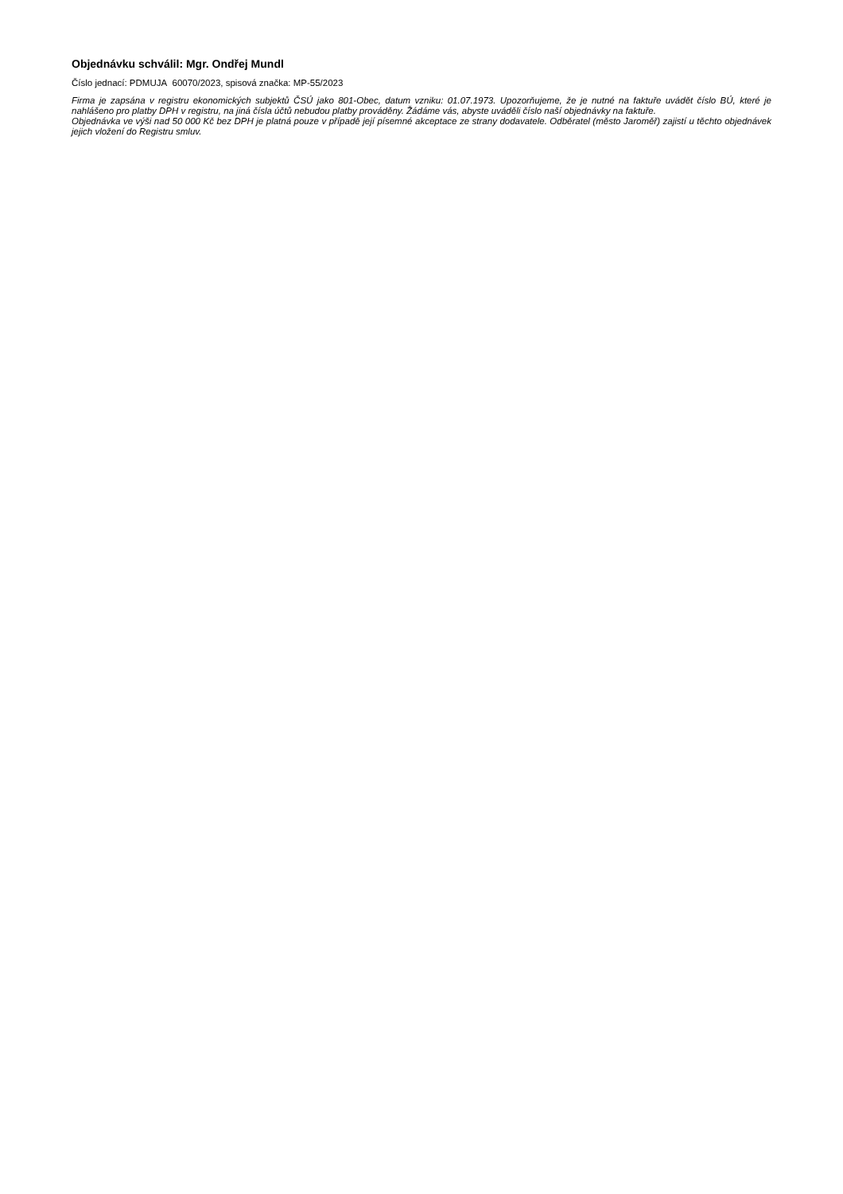Objednávku schválil: Mgr. Ondřej Mundl
Číslo jednací: PDMUJA 60070/2023, spisová značka: MP-55/2023
Firma je zapsána v registru ekonomických subjektů ČSÚ jako 801-Obec, datum vzniku: 01.07.1973. Upozorňujeme, že je nutné na faktuře uvádět číslo BÚ, které je nahlášeno pro platby DPH v registru, na jiná čísla účtů nebudou platby prováděny. Žádáme vás, abyste uváděli číslo naší objednávky na faktuře.
Objednávka ve výši nad 50 000 Kč bez DPH je platná pouze v případě její písemné akceptace ze strany dodavatele. Odběratel (město Jaroměř) zajistí u těchto objednávek jejich vložení do Registru smluv.